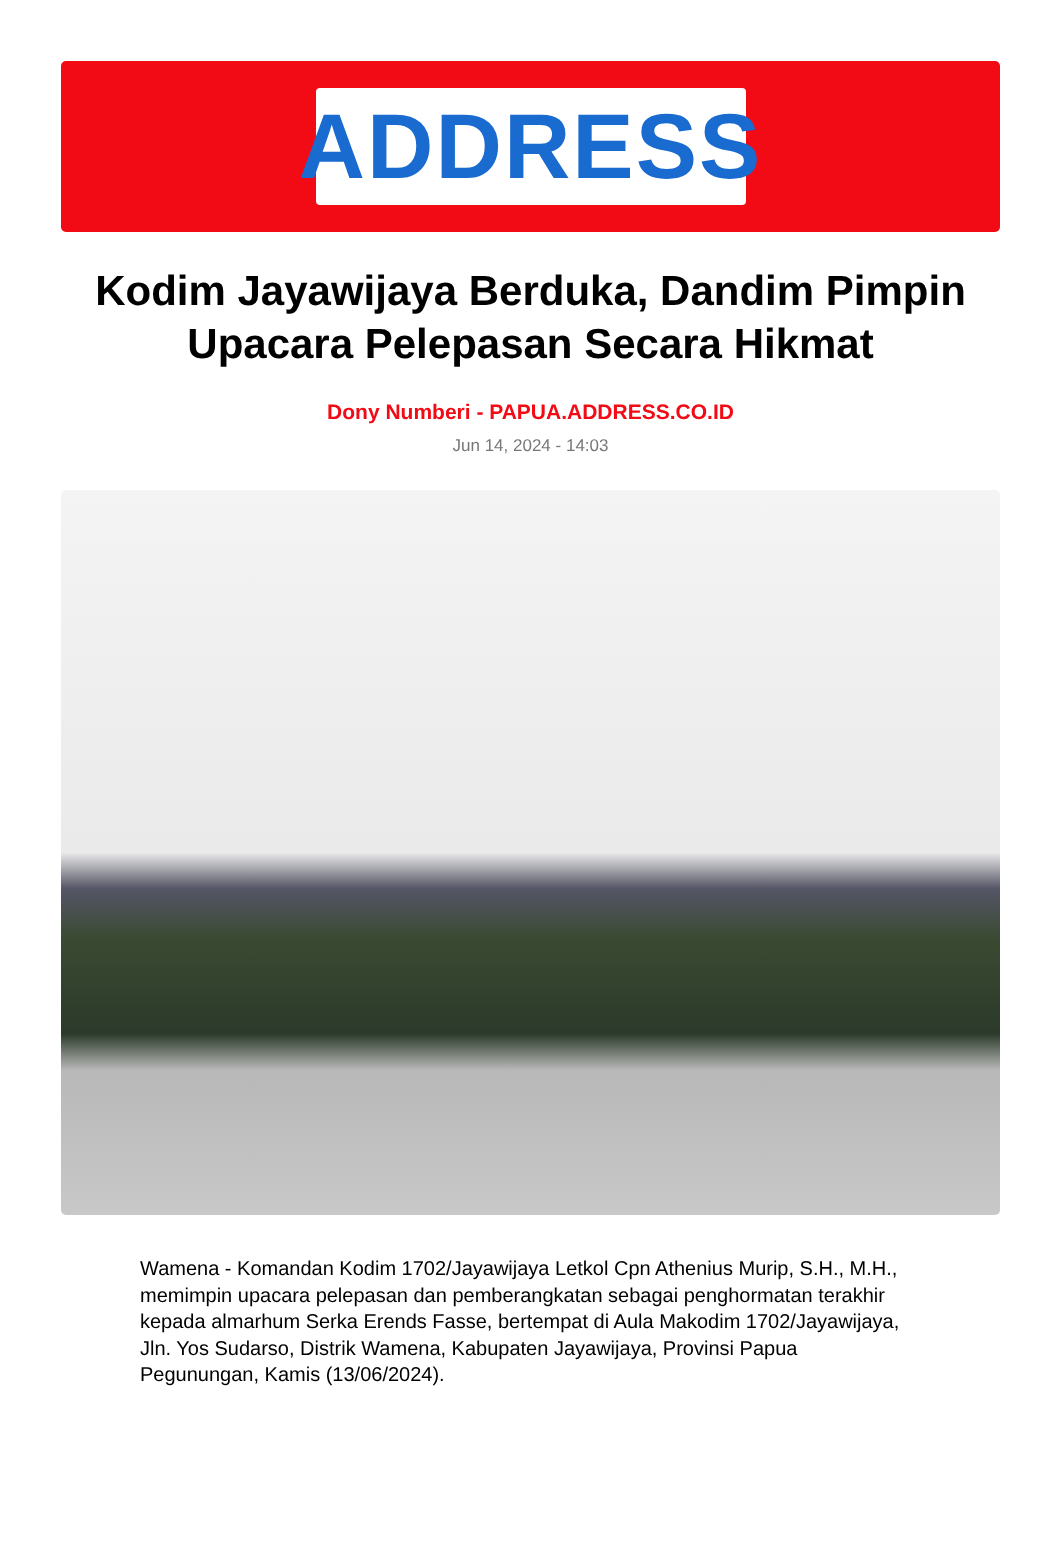ADDRESS
Kodim Jayawijaya Berduka, Dandim Pimpin Upacara Pelepasan Secara Hikmat
Dony Numberi - PAPUA.ADDRESS.CO.ID
Jun 14, 2024 - 14:03
Wamena - Komandan Kodim 1702/Jayawijaya Letkol Cpn Athenius Murip, S.H., M.H., memimpin upacara pelepasan dan pemberangkatan sebagai penghormatan terakhir kepada almarhum Serka Erends Fasse, bertempat di Aula Makodim 1702/Jayawijaya, Jln. Yos Sudarso, Distrik Wamena, Kabupaten Jayawijaya, Provinsi Papua Pegunungan, Kamis (13/06/2024).